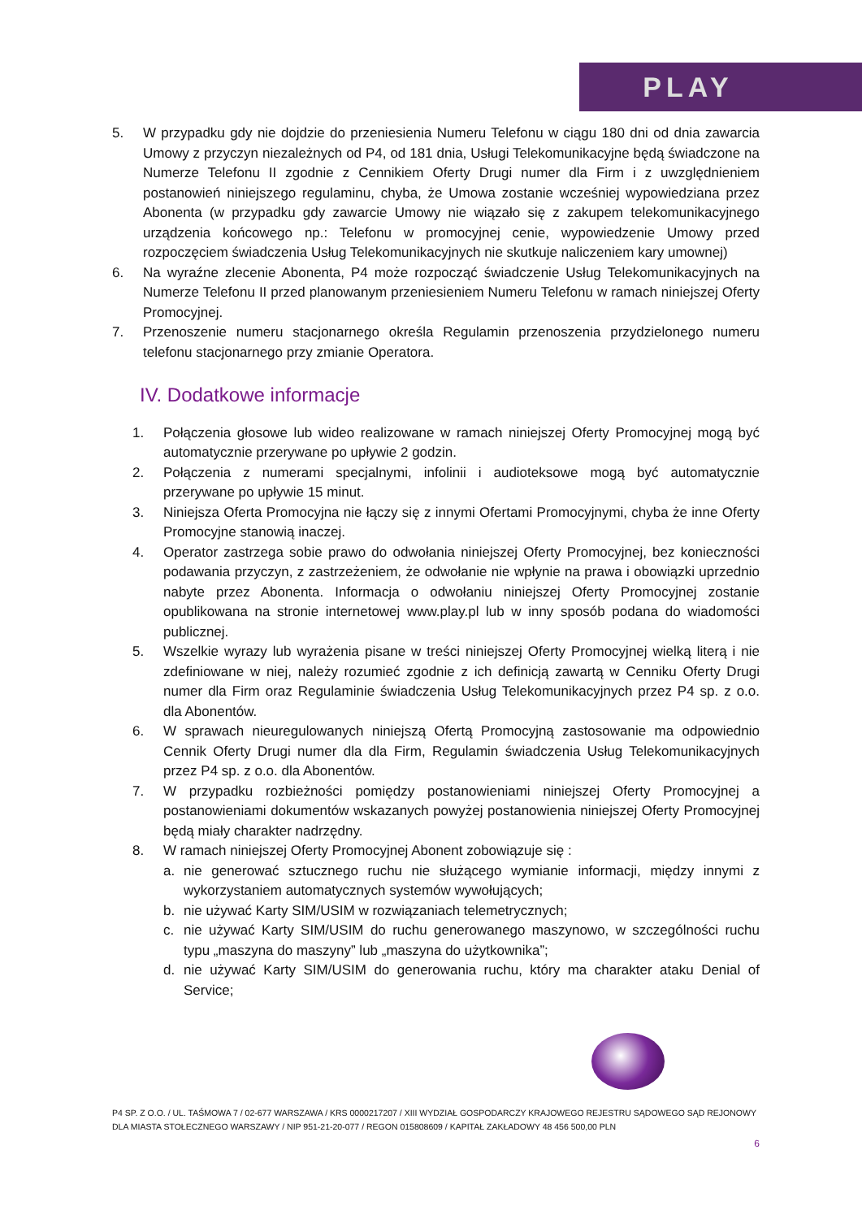PLAY
5. W przypadku gdy nie dojdzie do przeniesienia Numeru Telefonu w ciągu 180 dni od dnia zawarcia Umowy z przyczyn niezależnych od P4, od 181 dnia, Usługi Telekomunikacyjne będą świadczone na Numerze Telefonu II zgodnie z Cennikiem Oferty Drugi numer dla Firm i z uwzględnieniem postanowień niniejszego regulaminu, chyba, że Umowa zostanie wcześniej wypowiedziana przez Abonenta (w przypadku gdy zawarcie Umowy nie wiązało się z zakupem telekomunikacyjnego urządzenia końcowego np.: Telefonu w promocyjnej cenie, wypowiedzenie Umowy przed rozpoczęciem świadczenia Usług Telekomunikacyjnych nie skutkuje naliczeniem kary umownej)
6. Na wyraźne zlecenie Abonenta, P4 może rozpocząć świadczenie Usług Telekomunikacyjnych na Numerze Telefonu II przed planowanym przeniesieniem Numeru Telefonu w ramach niniejszej Oferty Promocyjnej.
7. Przenoszenie numeru stacjonarnego określa Regulamin przenoszenia przydzielonego numeru telefonu stacjonarnego przy zmianie Operatora.
IV. Dodatkowe informacje
1. Połączenia głosowe lub wideo realizowane w ramach niniejszej Oferty Promocyjnej mogą być automatycznie przerywane po upływie 2 godzin.
2. Połączenia z numerami specjalnymi, infolinii i audioteksowe mogą być automatycznie przerywane po upływie 15 minut.
3. Niniejsza Oferta Promocyjna nie łączy się z innymi Ofertami Promocyjnymi, chyba że inne Oferty Promocyjne stanowią inaczej.
4. Operator zastrzega sobie prawo do odwołania niniejszej Oferty Promocyjnej, bez konieczności podawania przyczyn, z zastrzeżeniem, że odwołanie nie wpłynie na prawa i obowiązki uprzednio nabyte przez Abonenta. Informacja o odwołaniu niniejszej Oferty Promocyjnej zostanie opublikowana na stronie internetowej www.play.pl lub w inny sposób podana do wiadomości publicznej.
5. Wszelkie wyrazy lub wyrażenia pisane w treści niniejszej Oferty Promocyjnej wielką literą i nie zdefiniowane w niej, należy rozumieć zgodnie z ich definicją zawartą w Cenniku Oferty Drugi numer dla Firm oraz Regulaminie świadczenia Usług Telekomunikacyjnych przez P4 sp. z o.o. dla Abonentów.
6. W sprawach nieuregulowanych niniejszą Ofertą Promocyjną zastosowanie ma odpowiednio Cennik Oferty Drugi numer dla dla Firm, Regulamin świadczenia Usług Telekomunikacyjnych przez P4 sp. z o.o. dla Abonentów.
7. W przypadku rozbieżności pomiędzy postanowieniami niniejszej Oferty Promocyjnej a postanowieniami dokumentów wskazanych powyżej postanowienia niniejszej Oferty Promocyjnej będą miały charakter nadrzędny.
8. W ramach niniejszej Oferty Promocyjnej Abonent zobowiązuje się :
a. nie generować sztucznego ruchu nie służącego wymianie informacji, między innymi z wykorzystaniem automatycznych systemów wywołujących;
b. nie używać Karty SIM/USIM w rozwiązaniach telemetrycznych;
c. nie używać Karty SIM/USIM do ruchu generowanego maszynowo, w szczególności ruchu typu „maszyna do maszyny” lub „maszyna do użytkownika”;
d. nie używać Karty SIM/USIM do generowania ruchu, który ma charakter ataku Denial of Service;
P4 SP. Z O.O. / UL. TAŚMOWA 7 / 02-677 WARSZAWA / KRS 0000217207 / XIII WYDZIAŁ GOSPODARCZY KRAJOWEGO REJESTRU SĄDOWEGO SĄD REJONOWY DLA MIASTA STOŁECZNEGO WARSZAWY / NIP 951-21-20-077 / REGON 015808609 / KAPITAŁ ZAKŁADOWY 48 456 500,00 PLN
6